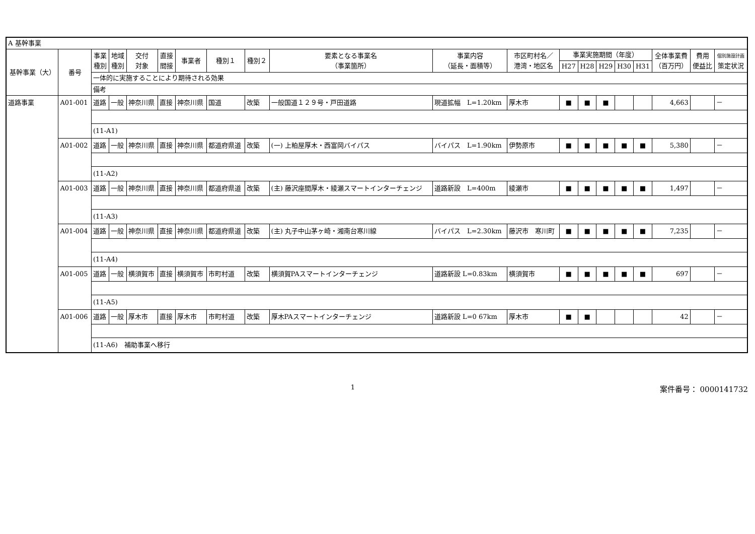| A 基幹事業 | | | | | | | | | | | | | | | | | | | |
| 基幹事業（大） | 番号 | 事業 種別 | 地域 種別 | 交付 対象 | 直接 間接 | 事業者 | 種別１ | 種別２ | 要素となる事業名 （事業箇所） | 事業内容 （延長・面積等） | 市区町村名／ 港湾・地区名 | 事業実施期間（年度） | | | | | 全体事業費 （百万円） | 費用 便益比 | 個別施設計画 策定状況 |
| | | | | | | | | | | | | H27 | H28 | H29 | H30 | H31 | | | |
| | | 一体的に実施することにより期待される効果 | | | | | | | | | | | | | | | | | |
| | | 備考 | | | | | | | | | | | | | | | | | |
| 道路事業 | A01-001 | 道路 | 一般 | 神奈川県 | 直接 | 神奈川県 | 国道 | 改築 | 一般国道１２９号・戸田道路 | 現道拡幅 L=1.20km | 厚木市 | ■ | ■ | ■ | | | 4,663 | | － |
| | | (11-A1) | | | | | | | | | | | | | | | | | |
| | A01-002 | 道路 | 一般 | 神奈川県 | 直接 | 神奈川県 | 都道府県道 | 改築 | (一) 上粕屋厚木・西富岡バイパス | バイパス L=1.90km | 伊勢原市 | ■ | ■ | ■ | ■ | ■ | 5,380 | | － |
| | | (11-A2) | | | | | | | | | | | | | | | | | |
| | A01-003 | 道路 | 一般 | 神奈川県 | 直接 | 神奈川県 | 都道府県道 | 改築 | (主) 藤沢座間厚木・綾瀬スマートインターチェンジ | 道路新設 L=400m | 綾瀬市 | ■ | ■ | ■ | ■ | ■ | 1,497 | | － |
| | | (11-A3) | | | | | | | | | | | | | | | | | |
| | A01-004 | 道路 | 一般 | 神奈川県 | 直接 | 神奈川県 | 都道府県道 | 改築 | (主) 丸子中山茅ヶ崎・湘南台寒川線 | バイパス L=2.30km | 藤沢市 寒川町 | ■ | ■ | ■ | ■ | ■ | 7,235 | | － |
| | | (11-A4) | | | | | | | | | | | | | | | | | |
| | A01-005 | 道路 | 一般 | 横須賀市 | 直接 | 横須賀市 | 市町村道 | 改築 | 横須賀PAスマートインターチェンジ | 道路新設 L=0.83km | 横須賀市 | ■ | ■ | ■ | ■ | ■ | 697 | | － |
| | | (11-A5) | | | | | | | | | | | | | | | | | |
| | A01-006 | 道路 | 一般 | 厚木市 | 直接 | 厚木市 | 市町村道 | 改築 | 厚木PAスマートインターチェンジ | 道路新設 L=0 67km | 厚木市 | ■ | ■ | | | | 42 | | － |
| | | (11-A6) 補助事業へ移行 | | | | | | | | | | | | | | | | | |
1
案件番号： 0000141732